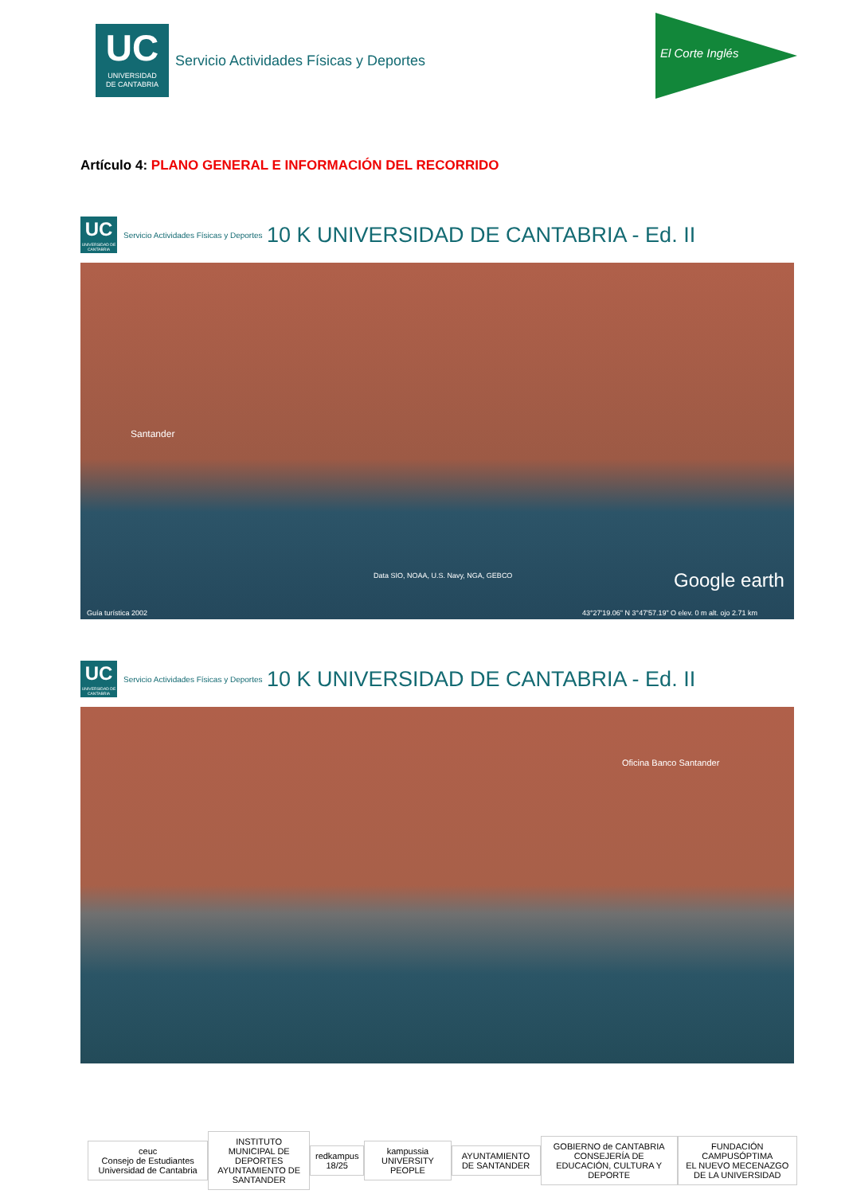UC
UNIVERSIDAD
DE CANTABRIA
Servicio Actividades Físicas y Deportes
El Corte Inglés
Artículo 4: PLANO GENERAL E INFORMACIÓN DEL RECORRIDO
UC
UNIVERSIDAD DE CANTABRIA
Servicio Actividades Físicas y Deportes
10 K UNIVERSIDAD DE CANTABRIA - Ed. II
Santander
Data SIO, NOAA, U.S. Navy, NGA, GEBCO Google earth
Guía turística 2002 43°27'19.06" N 3°47'57.19" O elev. 0 m alt. ojo 2.71 km
UC
UNIVERSIDAD DE CANTABRIA
Servicio Actividades Físicas y Deportes
10 K UNIVERSIDAD DE CANTABRIA - Ed. II
Oficina Banco Santander
ceuc
Consejo de Estudiantes Universidad de Cantabria
INSTITUTO MUNICIPAL DE DEPORTES
AYUNTAMIENTO DE SANTANDER
redkampus 18/25 kampussia UNIVERSITY PEOPLE AYUNTAMIENTO DE SANTANDER
GOBIERNO de CANTABRIA
CONSEJERÍA DE EDUCACIÓN, CULTURA Y DEPORTE
FUNDACIÓN CAMPUSÓPTIMA
EL NUEVO MECENAZGO DE LA UNIVERSIDAD